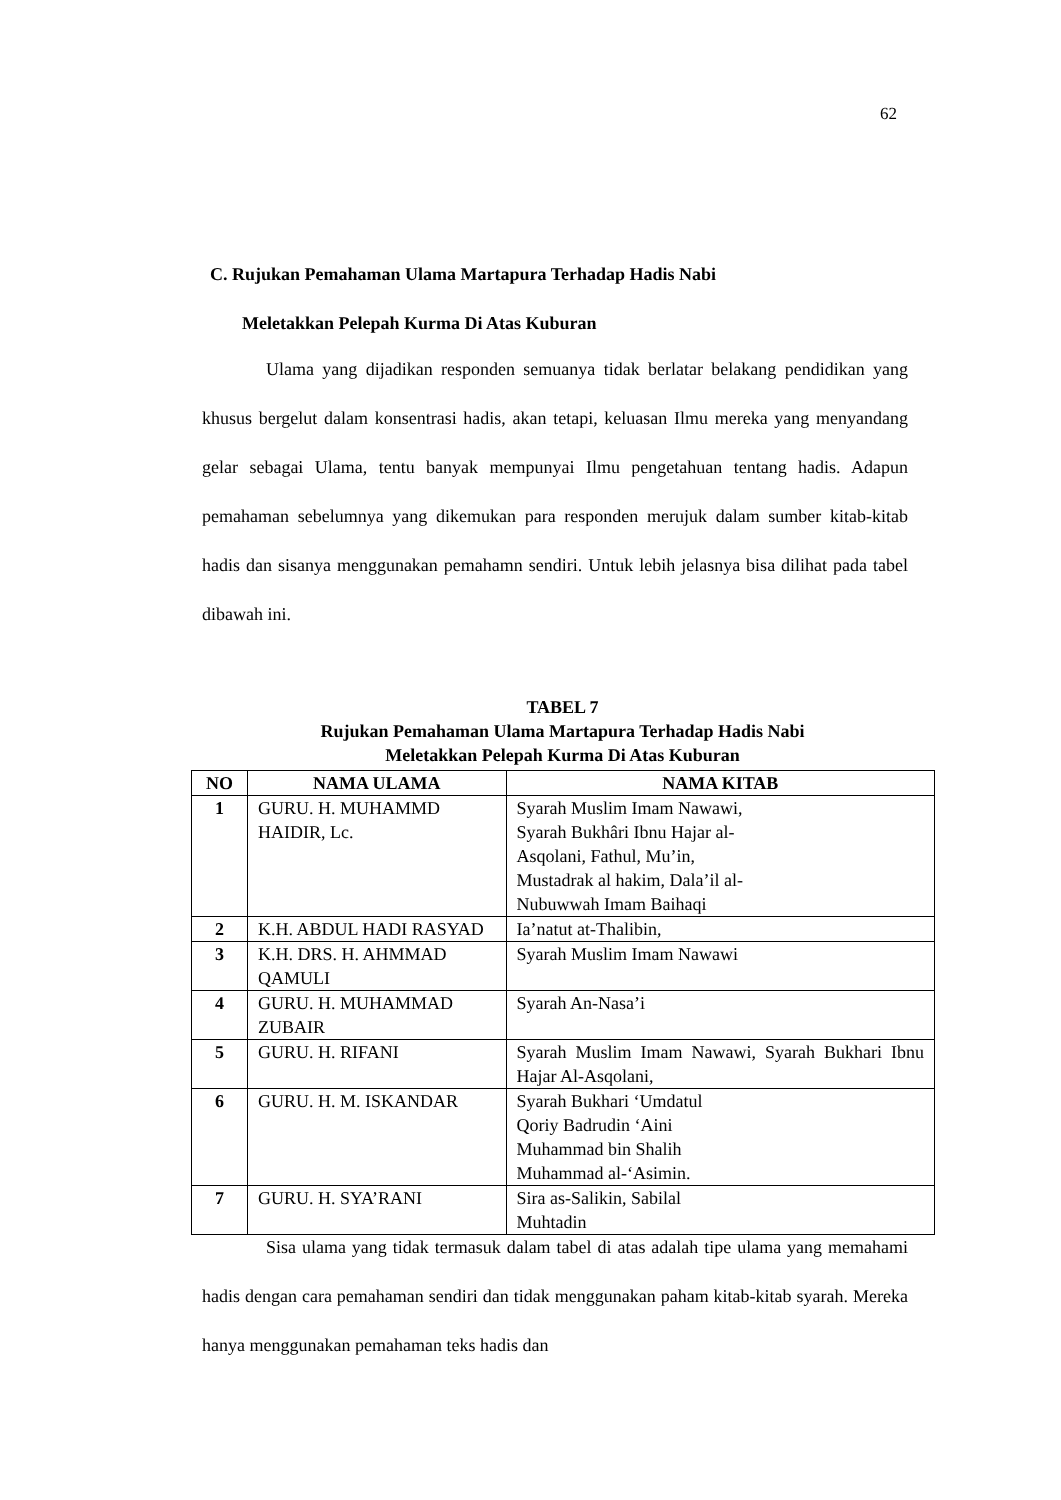62
C. Rujukan Pemahaman Ulama Martapura Terhadap Hadis Nabi
Meletakkan Pelepah Kurma Di Atas Kuburan
Ulama yang dijadikan responden semuanya tidak berlatar belakang pendidikan yang khusus bergelut dalam konsentrasi hadis, akan tetapi, keluasan Ilmu mereka yang menyandang gelar sebagai Ulama, tentu banyak mempunyai Ilmu pengetahuan tentang hadis. Adapun pemahaman sebelumnya yang dikemukan para responden merujuk dalam sumber kitab-kitab hadis dan sisanya menggunakan pemahamn sendiri. Untuk lebih jelasnya bisa dilihat pada tabel dibawah ini.
TABEL 7
Rujukan Pemahaman Ulama Martapura Terhadap Hadis Nabi
Meletakkan Pelepah Kurma Di Atas Kuburan
| NO | NAMA ULAMA | NAMA KITAB |
| --- | --- | --- |
| 1 | GURU. H. MUHAMMD HAIDIR, Lc. | Syarah Muslim Imam Nawawi, Syarah Bukhâri Ibnu Hajar al- Asqolani, Fathul, Mu’in, Mustadrak al hakim, Dala’il al- Nubuwwah Imam Baihaqi |
| 2 | K.H. ABDUL HADI RASYAD | Ia’natut at-Thalibin, |
| 3 | K.H. DRS. H. AHMMAD QAMULI | Syarah Muslim Imam Nawawi |
| 4 | GURU. H. MUHAMMAD ZUBAIR | Syarah An-Nasa’i |
| 5 | GURU. H. RIFANI | Syarah Muslim Imam Nawawi, Syarah Bukhari Ibnu Hajar Al-Asqolani, |
| 6 | GURU. H. M. ISKANDAR | Syarah Bukhari ‘Umdatul Qoriy Badrudin ‘Aini Muhammad bin Shalih Muhammad al-‘Asimin. |
| 7 | GURU. H. SYA’RANI | Sira as-Salikin, Sabilal Muhtadin |
Sisa ulama yang tidak termasuk dalam tabel di atas adalah tipe ulama yang memahami hadis dengan cara pemahaman sendiri dan tidak menggunakan paham kitab-kitab syarah. Mereka hanya menggunakan pemahaman teks hadis dan